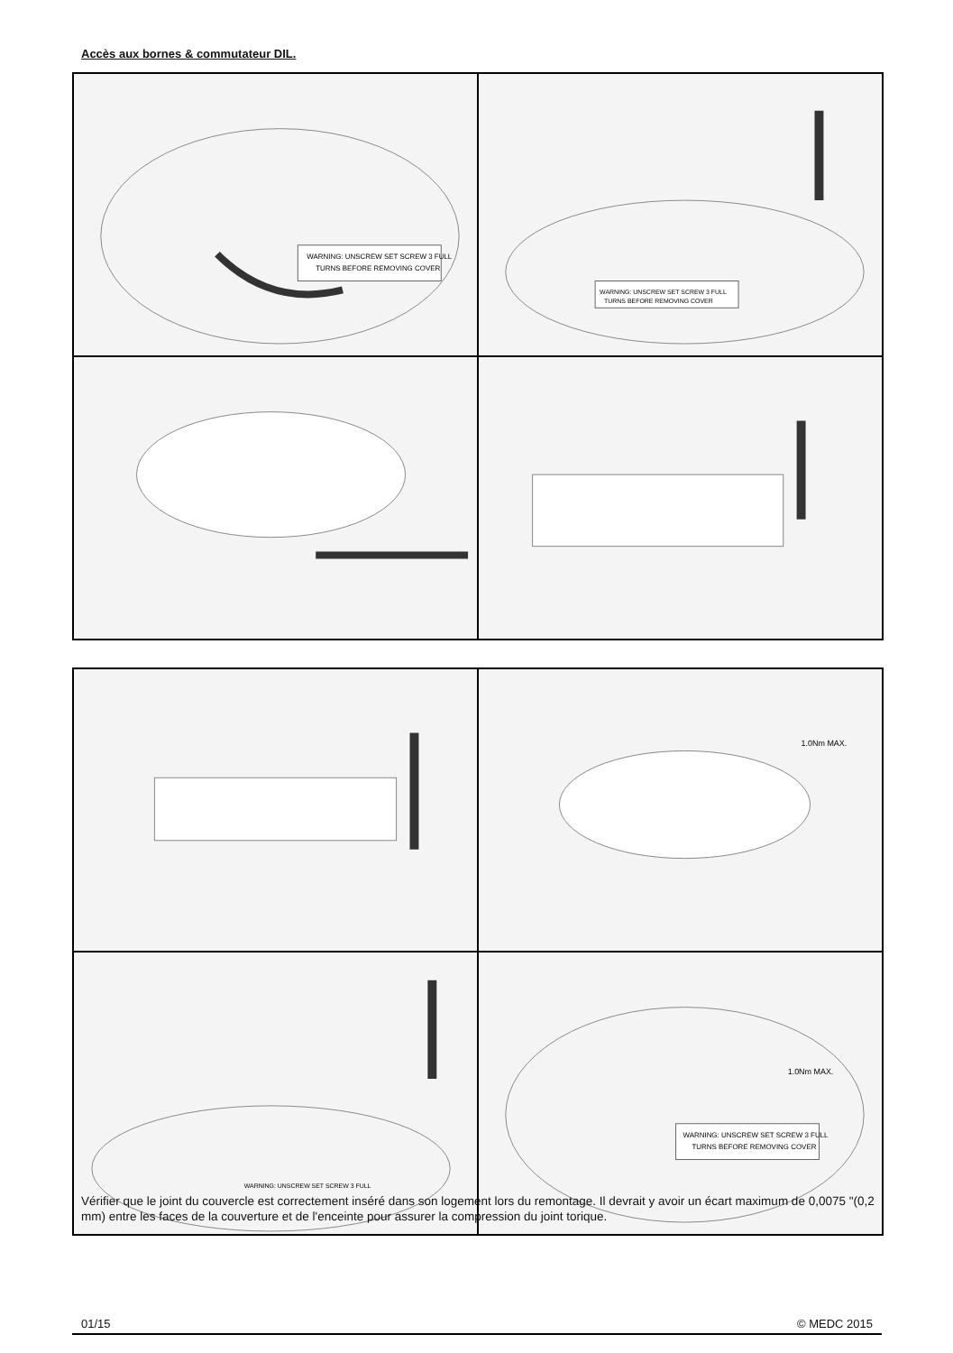Accès aux bornes & commutateur DIL.
WARNING: UNSCREW SET SCREW 3 FULL
TURNS BEFORE REMOVING COVER
WARNING: UNSCREW SET SCREW 3 FULL
TURNS BEFORE REMOVING COVER
1.0Nm MAX.
WARNING: UNSCREW SET SCREW 3 FULL
1.0Nm MAX.
WARNING: UNSCREW SET SCREW 3 FULL
TURNS BEFORE REMOVING COVER
Vérifier que le joint du couvercle est correctement inséré dans son logement lors du remontage. Il devrait y avoir un écart maximum de 0,0075 "(0,2 mm) entre les faces de la couverture et de l'enceinte pour assurer la compression du joint torique.
01/15 © MEDC 2015